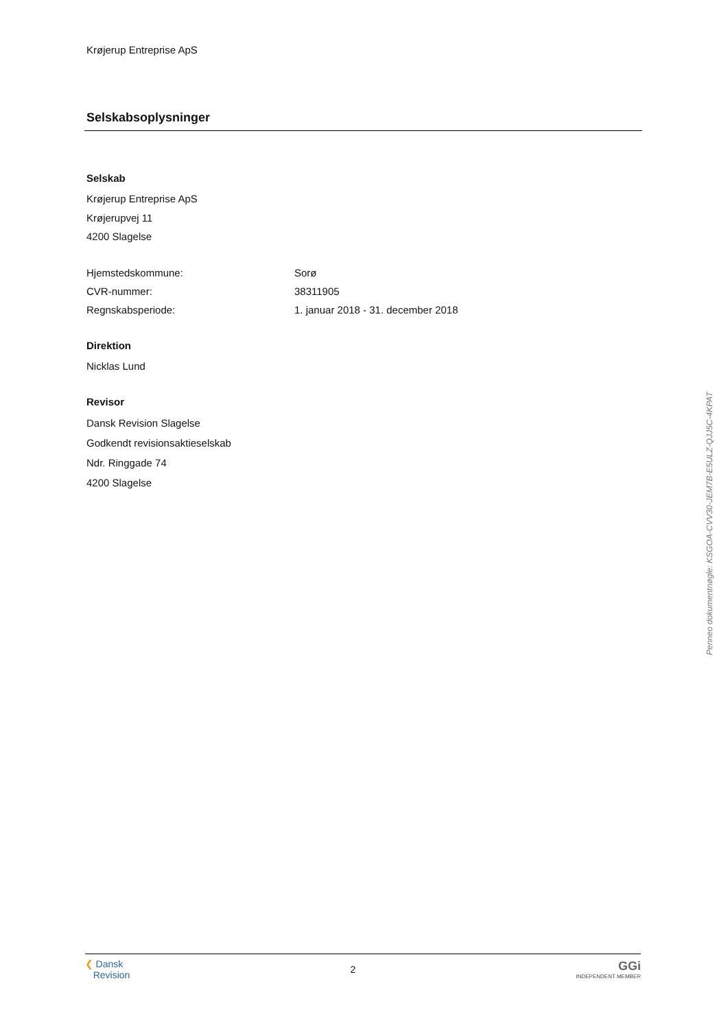Krøjerup Entreprise ApS
Selskabsoplysninger
Selskab
Krøjerup Entreprise ApS
Krøjerupvej 11
4200 Slagelse
| Hjemstedskommune: | Sorø |
| CVR-nummer: | 38311905 |
| Regnskabsperiode: | 1. januar 2018 - 31. december 2018 |
Direktion
Nicklas Lund
Revisor
Dansk Revision Slagelse
Godkendt revisionsaktieselskab
Ndr. Ringgade 74
4200 Slagelse
Penneo dokumentnøgle: KSGOA-CVV30-JEM7B-E5ULZ-QJJ5C-4KPAT
❮ Dansk
Revision
2
GGi
INDEPENDENT MEMBER